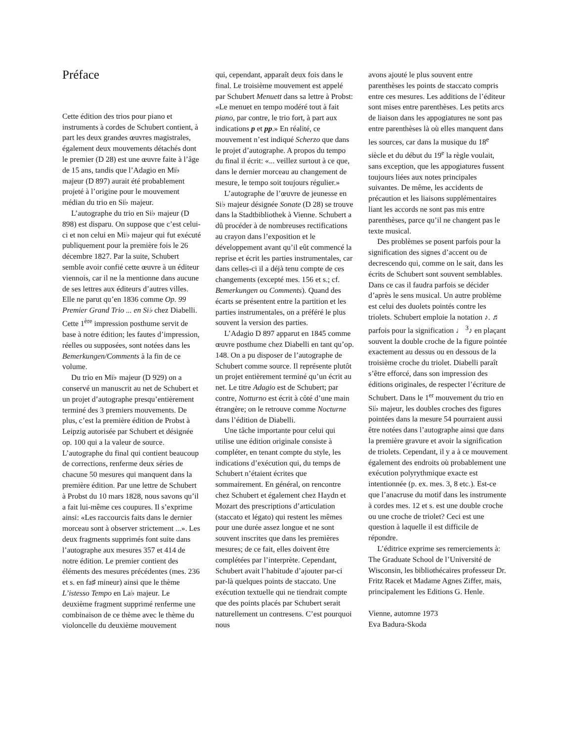Préface
Cette édition des trios pour piano et instruments à cordes de Schubert contient, à part les deux grandes œuvres magistrales, également deux mouvements détachés dont le premier (D 28) est une œuvre faite à l’âge de 15 ans, tandis que l’Adagio en Mi♭ majeur (D 897) aurait été probablement projeté à l’origine pour le mouvement médian du trio en Si♭ majeur.
L’autographe du trio en Si♭ majeur (D 898) est disparu. On suppose que c’est celui-ci et non celui en Mi♭ majeur qui fut exécuté publiquement pour la première fois le 26 décembre 1827. Par la suite, Schubert semble avoir confié cette œuvre à un éditeur viennois, car il ne la mentionne dans aucune de ses lettres aux éditeurs d’autres villes. Elle ne parut qu’en 1836 comme Op. 99 Premier Grand Trio ... en Si♭ chez Diabelli. Cette 1<sup>ère</sup> impression posthume servit de base à notre édition; les fautes d’impression, réelles ou supposées, sont notées dans les Bemerkungen/Comments à la fin de ce volume.
Du trio en Mi♭ majeur (D 929) on a conservé un manuscrit au net de Schubert et un projet d’autographe presqu’entièrement terminé des 3 premiers mouvements. De plus, c’est la première édition de Probst à Leipzig autorisée par Schubert et désignée op. 100 qui a la valeur de source. L’autographe du final qui contient beaucoup de corrections, renferme deux séries de chacune 50 mesures qui manquent dans la première édition. Par une lettre de Schubert à Probst du 10 mars 1828, nous savons qu’il a fait lui-même ces coupures. Il s’exprime ainsi: «Les raccourcis faits dans le dernier morceau sont à observer strictement ...». Les deux fragments supprimés font suite dans l’autographe aux mesures 357 et 414 de notre édition. Le premier contient des éléments des mesures précédentes (mes. 236 et s. en fa♯ mineur) ainsi que le thème L’istesso Tempo en La♭ majeur. Le deuxième fragment supprimé renferme une combinaison de ce thème avec le thème du violoncelle du deuxième mouvement
qui, cependant, apparaît deux fois dans le final. Le troisième mouvement est appelé par Schubert Menuett dans sa lettre à Probst: «Le menuet en tempo modéré tout à fait piano, par contre, le trio fort, à part aux indications p et pp.» En réalité, ce mouvement n’est indiqué Scherzo que dans le projet d’autographe. A propos du tempo du final il écrit: «... veillez surtout à ce que, dans le dernier morceau au changement de mesure, le tempo soit toujours régulier.»
L’autographe de l’œuvre de jeunesse en Si♭ majeur désignée Sonate (D 28) se trouve dans la Stadtbibliothek à Vienne. Schubert a dû procéder à de nombreuses rectifications au crayon dans l’exposition et le développement avant qu’il eût commencé la reprise et écrit les parties instrumentales, car dans celles-ci il a déjà tenu compte de ces changements (excepté mes. 156 et s.; cf. Bemerkungen ou Comments). Quand des écarts se présentent entre la partition et les parties instrumentales, on a préféré le plus souvent la version des parties.
L’Adagio D 897 apparut en 1845 comme œuvre posthume chez Diabelli en tant qu’op. 148. On a pu disposer de l’autographe de Schubert comme source. Il représente plutôt un projet entièrement terminé qu’un écrit au net. Le titre Adagio est de Schubert; par contre, Notturno est écrit à côté d’une main étrangère; on le retrouve comme Nocturne dans l’édition de Diabelli.
Une tâche importante pour celui qui utilise une édition originale consiste à compléter, en tenant compte du style, les indications d’exécution qui, du temps de Schubert n’étaient écrites que sommairement. En général, on rencontre chez Schubert et également chez Haydn et Mozart des prescriptions d’articulation (staccato et légato) qui restent les mêmes pour une durée assez longue et ne sont souvent inscrites que dans les premières mesures; de ce fait, elles doivent être complétées par l’interprète. Cependant, Schubert avait l’habitude d’ajouter par-ci par-là quelques points de staccato. Une exécution textuelle qui ne tiendrait compte que des points placés par Schubert serait naturellement un contresens. C’est pourquoi nous
avons ajouté le plus souvent entre parenthèses les points de staccato compris entre ces mesures. Les additions de l’éditeur sont mises entre parenthèses. Les petits arcs de liaison dans les appogiatures ne sont pas entre parenthèses là où elles manquent dans les sources, car dans la musique du 18<sup>e</sup> siècle et du début du 19<sup>e</sup> la règle voulait, sans exception, que les appogiatures fussent toujours liées aux notes principales suivantes. De même, les accidents de précaution et les liaisons supplémentaires liant les accords ne sont pas mis entre parenthèses, parce qu’il ne changent pas le texte musical.
Des problèmes se posent parfois pour la signification des signes d’accent ou de decrescendo qui, comme on le sait, dans les écrits de Schubert sont souvent semblables. Dans ce cas il faudra parfois se décider d’après le sens musical. Un autre problème est celui des duolets pointés contre les triolets. Schubert emploie la notation ♪. ♬ parfois pour la signification ♩ <sup>3</sup>♪ en plaçant souvent la double croche de la figure pointée exactement au dessus ou en dessous de la troisième croche du triolet. Diabelli paraît s’être efforcé, dans son impression des éditions originales, de respecter l’écriture de Schubert. Dans le 1<sup>er</sup> mouvement du trio en Si♭ majeur, les doubles croches des figures pointées dans la mesure 54 pourraient aussi être notées dans l’autographe ainsi que dans la première gravure et avoir la signification de triolets. Cependant, il y a à ce mouvement également des endroits où probablement une exécution polyrythmique exacte est intentionnée (p. ex. mes. 3, 8 etc.). Est-ce que l’anacruse du motif dans les instrumente à cordes mes. 12 et s. est une double croche ou une croche de triolet? Ceci est une question à laquelle il est difficile de répondre.
L’éditrice exprime ses remerciements à: The Graduate School de l’Université de Wisconsin, les bibliothécaires professeur Dr. Fritz Racek et Madame Agnes Ziffer, mais, principalement les Editions G. Henle.
Vienne, automne 1973
Eva Badura-Skoda